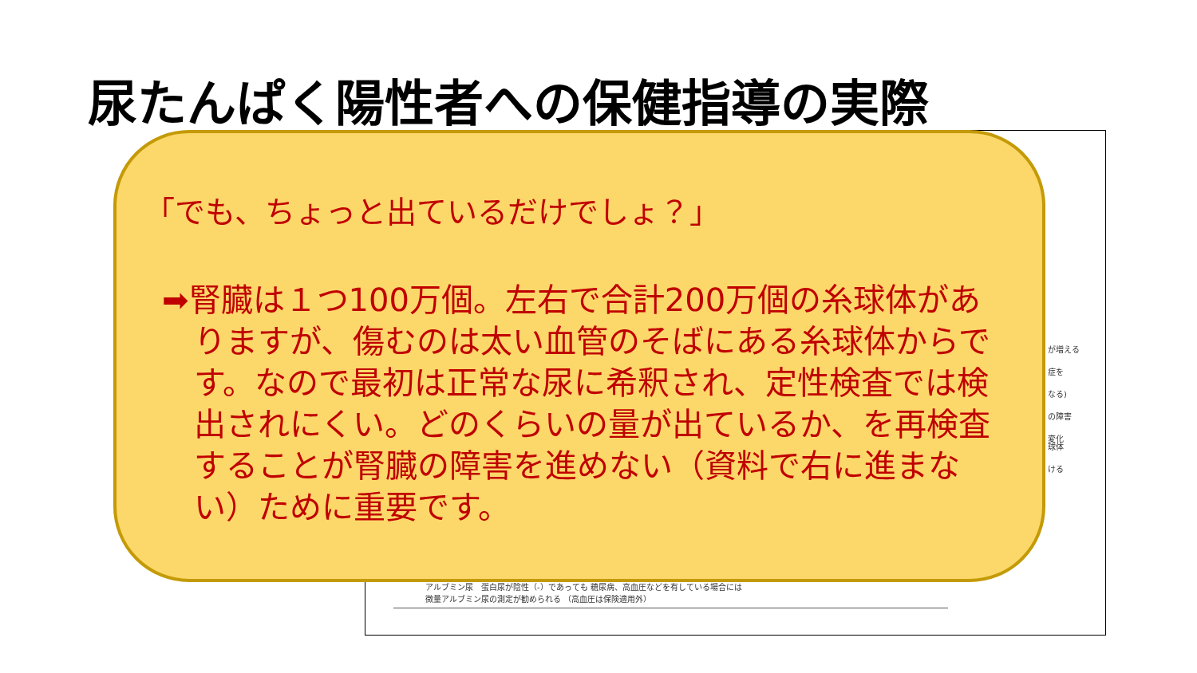尿たんぱく陽性者への保健指導の実際
が増える
症を
なる)
の障害
変化
球体
ける
アルブミン尿　蛋白尿が陰性（-）であっても 糖尿病、高血圧などを有している場合には
微量アルブミン尿の測定が勧められる （高血圧は保険適用外）
「でも、ちょっと出ているだけでしょ？」
➡腎臓は１つ100万個。左右で合計200万個の糸球体がありますが、傷むのは太い血管のそばにある糸球体からです。なので最初は正常な尿に希釈され、定性検査では検出されにくい。どのくらいの量が出ているか、を再検査することが腎臓の障害を進めない（資料で右に進まない）ために重要です。